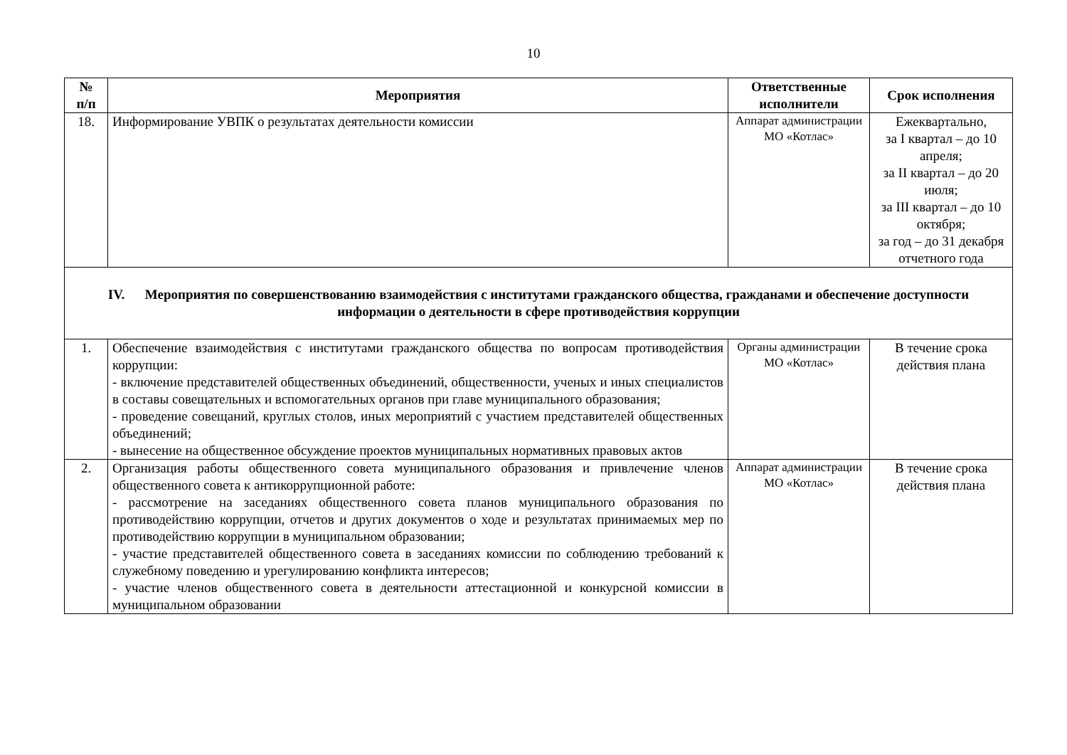10
| № п/п | Мероприятия | Ответственные исполнители | Срок исполнения |
| --- | --- | --- | --- |
| 18. | Информирование УВПК о результатах деятельности комиссии | Аппарат администрации МО «Котлас» | Ежеквартально, за I квартал – до 10 апреля; за II квартал – до 20 июля; за III квартал – до 10 октября; за год – до 31 декабря отчетного года |
| IV. Мероприятия по совершенствованию взаимодействия с институтами гражданского общества, гражданами и обеспечение доступности информации о деятельности в сфере противодействия коррупции | | | |
| 1. | Обеспечение взаимодействия с институтами гражданского общества по вопросам противодействия коррупции: - включение представителей общественных объединений, общественности, ученых и иных специалистов в составы совещательных и вспомогательных органов при главе муниципального образования; - проведение совещаний, круглых столов, иных мероприятий с участием представителей общественных объединений; - вынесение на общественное обсуждение проектов муниципальных нормативных правовых актов | Органы администрации МО «Котлас» | В течение срока действия плана |
| 2. | Организация работы общественного совета муниципального образования и привлечение членов общественного совета к антикоррупционной работе: - рассмотрение на заседаниях общественного совета планов муниципального образования по противодействию коррупции, отчетов и других документов о ходе и результатах принимаемых мер по противодействию коррупции в муниципальном образовании; - участие представителей общественного совета в заседаниях комиссии по соблюдению требований к служебному поведению и урегулированию конфликта интересов; - участие членов общественного совета в деятельности аттестационной и конкурсной комиссии в муниципальном образовании | Аппарат администрации МО «Котлас» | В течение срока действия плана |